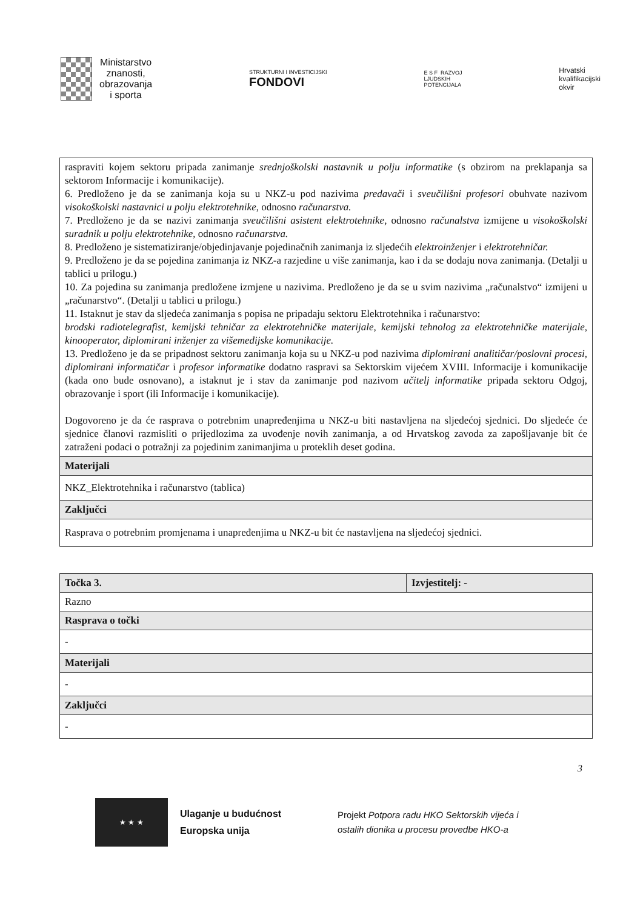Ministarstvo
znanosti,
obrazovanja
i sporta
STRUKTURNI I INVESTICIJSKI
FONDOVI
E S F RAZVOJ
LJUDSKIH
POTENCIJALA
Hrvatski
kvalifikacijski
okvir
| raspraviti kojem sektoru pripada zanimanje srednjoškolski nastavnik u polju informatike (s obzirom na preklapanja sa sektorom Informacije i komunikacije). 6. Predloženo je da se zanimanja koja su u NKZ-u pod nazivima predavači i sveučilišni profesori obuhvate nazivom visokoškolski nastavnici u polju elektrotehnike , odnosno računarstva. 7. Predloženo je da se nazivi zanimanja sveučilišni asistent elektrotehnike, odnosno računalstva izmijene u visokoškolski suradnik u polju elektrotehnike , odnosno računarstva. 8. Predloženo je sistematiziranje/objedinjavanje pojedinačnih zanimanja iz sljedećih elektroinženjer i elektrotehničar. 9. Predloženo je da se pojedina zanimanja iz NKZ-a razjedine u više zanimanja, kao i da se dodaju nova zanimanja. (Detalji u tablici u prilogu.) 10. Za pojedina su zanimanja predložene izmjene u nazivima. Predloženo je da se u svim nazivima „računalstvo“ izmijeni u „računarstvo“. (Detalji u tablici u prilogu.) 11. Istaknut je stav da sljedeća zanimanja s popisa ne pripadaju sektoru Elektrotehnika i računarstvo: brodski radiotelegrafist, kemijski tehničar za elektrotehničke materijale, kemijski tehnolog za elektrotehničke materijale, kinooperator, diplomirani inženjer za višemedijske komunikacije. 13. Predloženo je da se pripadnost sektoru zanimanja koja su u NKZ-u pod nazivima diplomirani analitičar/poslovni procesi, diplomirani informatičar i profesor informatike dodatno raspravi sa Sektorskim vijećem XVIII. Informacije i komunikacije (kada ono bude osnovano), a istaknut je i stav da zanimanje pod nazivom učitelj informatike pripada sektoru Odgoj, obrazovanje i sport (ili Informacije i komunikacije). Dogovoreno je da će rasprava o potrebnim unapređenjima u NKZ-u biti nastavljena na sljedećoj sjednici. Do sljedeće će sjednice članovi razmisliti o prijedlozima za uvođenje novih zanimanja, a od Hrvatskog zavoda za zapošljavanje bit će zatraženi podaci o potražnji za pojedinim zanimanjima u proteklih deset godina. |
| Materijali |
| NKZ_Elektrotehnika i računarstvo (tablica) |
| Zaključci |
| Rasprava o potrebnim promjenama i unapređenjima u NKZ-u bit će nastavljena na sljedećoj sjednici. |
| Točka 3. | Izvjestitelj: - |
| Razno | |
| Rasprava o točki | |
| - | |
| Materijali | |
| - | |
| Zaključci | |
| - | |
3
★ ★ ★
Ulaganje u budućnost
Europska unija
Projekt Potpora radu HKO Sektorskih vijeća i
ostalih dionika u procesu provedbe HKO-a